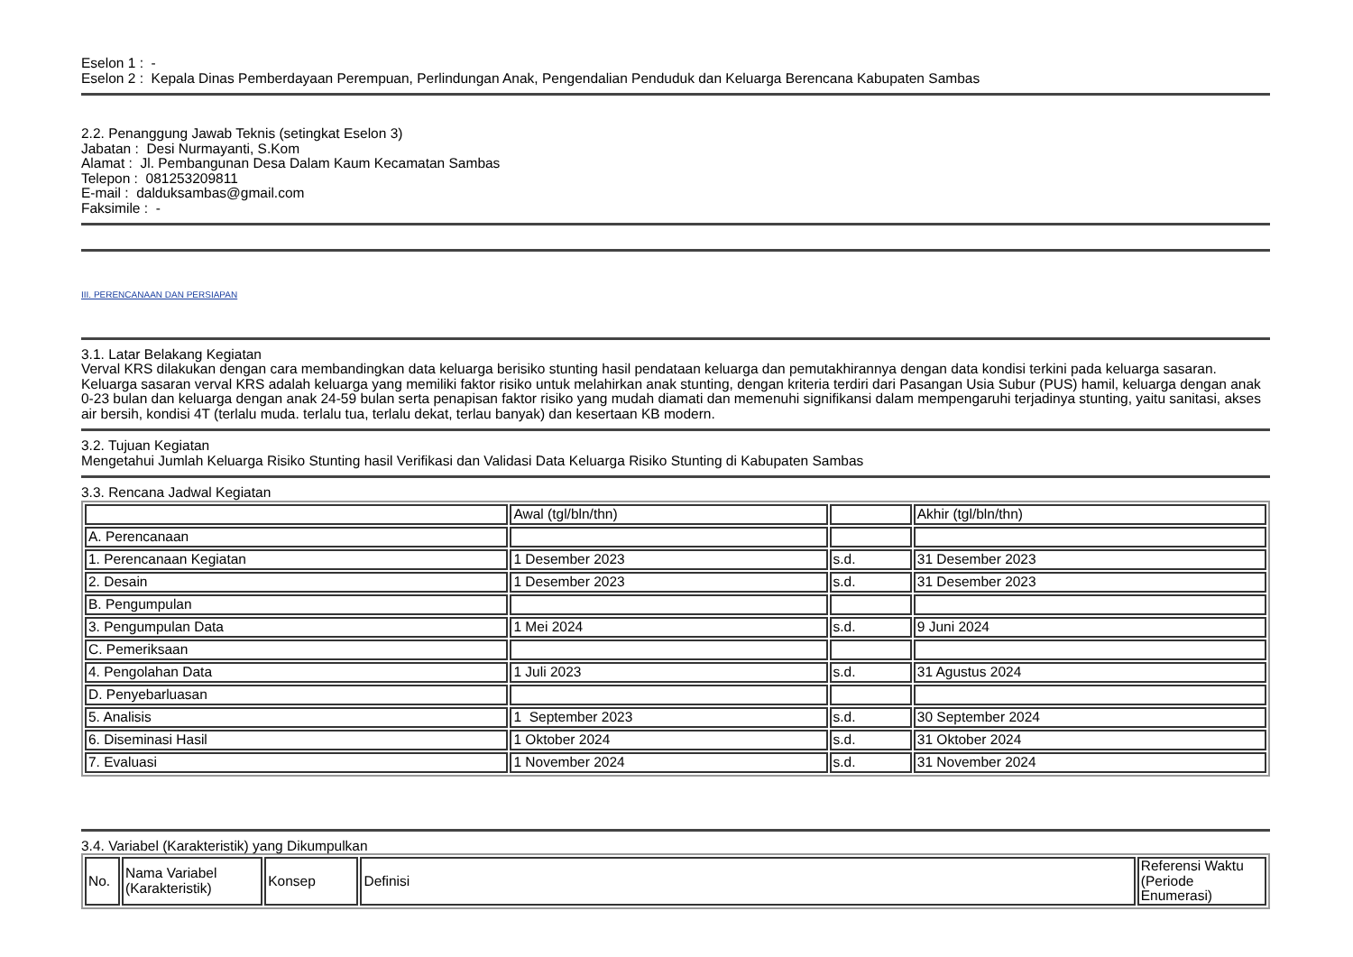Eselon 1 : -
Eselon 2 : Kepala Dinas Pemberdayaan Perempuan, Perlindungan Anak, Pengendalian Penduduk dan Keluarga Berencana Kabupaten Sambas
2.2. Penanggung Jawab Teknis (setingkat Eselon 3)
Jabatan : Desi Nurmayanti, S.Kom
Alamat : Jl. Pembangunan Desa Dalam Kaum Kecamatan Sambas
Telepon : 081253209811
E-mail : dalduksambas@gmail.com
Faksimile : -
III. PERENCANAAN DAN PERSIAPAN
3.1. Latar Belakang Kegiatan
Verval KRS dilakukan dengan cara membandingkan data keluarga berisiko stunting hasil pendataan keluarga dan pemutakhirannya dengan data kondisi terkini pada keluarga sasaran. Keluarga sasaran verval KRS adalah keluarga yang memiliki faktor risiko untuk melahirkan anak stunting, dengan kriteria terdiri dari Pasangan Usia Subur (PUS) hamil, keluarga dengan anak 0-23 bulan dan keluarga dengan anak 24-59 bulan serta penapisan faktor risiko yang mudah diamati dan memenuhi signifikansi dalam mempengaruhi terjadinya stunting, yaitu sanitasi, akses air bersih, kondisi 4T (terlalu muda. terlalu tua, terlalu dekat, terlau banyak) dan kesertaan KB modern.
3.2. Tujuan Kegiatan
Mengetahui Jumlah Keluarga Risiko Stunting hasil Verifikasi dan Validasi Data Keluarga Risiko Stunting di Kabupaten Sambas
3.3. Rencana Jadwal Kegiatan
| | Awal (tgl/bln/thn) | | Akhir (tgl/bln/thn) |
| A. Perencanaan | | | |
| 1. Perencanaan Kegiatan | 1 Desember 2023 | s.d. | 31 Desember 2023 |
| 2. Desain | 1 Desember 2023 | s.d. | 31 Desember 2023 |
| B. Pengumpulan | | | |
| 3. Pengumpulan Data | 1 Mei 2024 | s.d. | 9 Juni 2024 |
| C. Pemeriksaan | | | |
| 4. Pengolahan Data | 1 Juli 2023 | s.d. | 31 Agustus 2024 |
| D. Penyebarluasan | | | |
| 5. Analisis | 1 September 2023 | s.d. | 30 September 2024 |
| 6. Diseminasi Hasil | 1 Oktober 2024 | s.d. | 31 Oktober 2024 |
| 7. Evaluasi | 1 November 2024 | s.d. | 31 November 2024 |
3.4. Variabel (Karakteristik) yang Dikumpulkan
| No. | Nama Variabel (Karakteristik) | Konsep | Definisi | Referensi Waktu (Periode Enumerasi) |